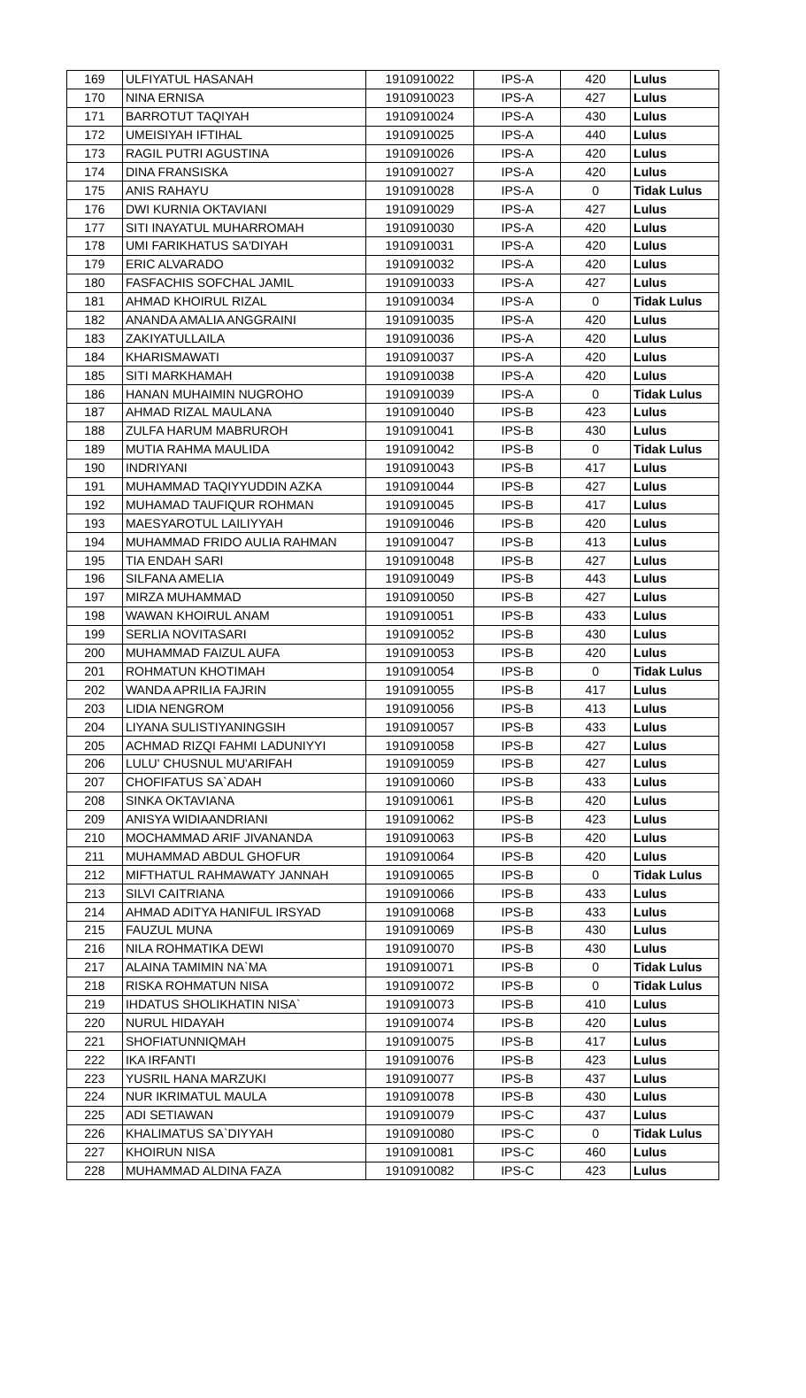| 169 | ULFIYATUL HASANAH | 1910910022 | IPS-A | 420 | Lulus |
| 170 | NINA ERNISA | 1910910023 | IPS-A | 427 | Lulus |
| 171 | BARROTUT TAQIYAH | 1910910024 | IPS-A | 430 | Lulus |
| 172 | UMEISIYAH IFTIHAL | 1910910025 | IPS-A | 440 | Lulus |
| 173 | RAGIL PUTRI AGUSTINA | 1910910026 | IPS-A | 420 | Lulus |
| 174 | DINA FRANSISKA | 1910910027 | IPS-A | 420 | Lulus |
| 175 | ANIS RAHAYU | 1910910028 | IPS-A | 0 | Tidak Lulus |
| 176 | DWI KURNIA OKTAVIANI | 1910910029 | IPS-A | 427 | Lulus |
| 177 | SITI INAYATUL MUHARROMAH | 1910910030 | IPS-A | 420 | Lulus |
| 178 | UMI FARIKHATUS SA'DIYAH | 1910910031 | IPS-A | 420 | Lulus |
| 179 | ERIC ALVARADO | 1910910032 | IPS-A | 420 | Lulus |
| 180 | FASFACHIS SOFCHAL JAMIL | 1910910033 | IPS-A | 427 | Lulus |
| 181 | AHMAD KHOIRUL RIZAL | 1910910034 | IPS-A | 0 | Tidak Lulus |
| 182 | ANANDA AMALIA ANGGRAINI | 1910910035 | IPS-A | 420 | Lulus |
| 183 | ZAKIYATULLAILA | 1910910036 | IPS-A | 420 | Lulus |
| 184 | KHARISMAWATI | 1910910037 | IPS-A | 420 | Lulus |
| 185 | SITI MARKHAMAH | 1910910038 | IPS-A | 420 | Lulus |
| 186 | HANAN MUHAIMIN NUGROHO | 1910910039 | IPS-A | 0 | Tidak Lulus |
| 187 | AHMAD RIZAL MAULANA | 1910910040 | IPS-B | 423 | Lulus |
| 188 | ZULFA HARUM MABRUROH | 1910910041 | IPS-B | 430 | Lulus |
| 189 | MUTIA RAHMA MAULIDA | 1910910042 | IPS-B | 0 | Tidak Lulus |
| 190 | INDRIYANI | 1910910043 | IPS-B | 417 | Lulus |
| 191 | MUHAMMAD TAQIYYUDDIN AZKA | 1910910044 | IPS-B | 427 | Lulus |
| 192 | MUHAMAD TAUFIQUR ROHMAN | 1910910045 | IPS-B | 417 | Lulus |
| 193 | MAESYAROTUL LAILIYYAH | 1910910046 | IPS-B | 420 | Lulus |
| 194 | MUHAMMAD FRIDO AULIA RAHMAN | 1910910047 | IPS-B | 413 | Lulus |
| 195 | TIA ENDAH SARI | 1910910048 | IPS-B | 427 | Lulus |
| 196 | SILFANA AMELIA | 1910910049 | IPS-B | 443 | Lulus |
| 197 | MIRZA MUHAMMAD | 1910910050 | IPS-B | 427 | Lulus |
| 198 | WAWAN KHOIRUL ANAM | 1910910051 | IPS-B | 433 | Lulus |
| 199 | SERLIA NOVITASARI | 1910910052 | IPS-B | 430 | Lulus |
| 200 | MUHAMMAD FAIZUL AUFA | 1910910053 | IPS-B | 420 | Lulus |
| 201 | ROHMATUN KHOTIMAH | 1910910054 | IPS-B | 0 | Tidak Lulus |
| 202 | WANDA APRILIA FAJRIN | 1910910055 | IPS-B | 417 | Lulus |
| 203 | LIDIA NENGROM | 1910910056 | IPS-B | 413 | Lulus |
| 204 | LIYANA SULISTIYANINGSIH | 1910910057 | IPS-B | 433 | Lulus |
| 205 | ACHMAD RIZQI FAHMI LADUNIYYI | 1910910058 | IPS-B | 427 | Lulus |
| 206 | LULU' CHUSNUL MU'ARIFAH | 1910910059 | IPS-B | 427 | Lulus |
| 207 | CHOFIFATUS SA`ADAH | 1910910060 | IPS-B | 433 | Lulus |
| 208 | SINKA OKTAVIANA | 1910910061 | IPS-B | 420 | Lulus |
| 209 | ANISYA WIDIAANDRIANI | 1910910062 | IPS-B | 423 | Lulus |
| 210 | MOCHAMMAD ARIF JIVANANDA | 1910910063 | IPS-B | 420 | Lulus |
| 211 | MUHAMMAD ABDUL GHOFUR | 1910910064 | IPS-B | 420 | Lulus |
| 212 | MIFTHATUL RAHMAWATY JANNAH | 1910910065 | IPS-B | 0 | Tidak Lulus |
| 213 | SILVI CAITRIANA | 1910910066 | IPS-B | 433 | Lulus |
| 214 | AHMAD ADITYA HANIFUL IRSYAD | 1910910068 | IPS-B | 433 | Lulus |
| 215 | FAUZUL MUNA | 1910910069 | IPS-B | 430 | Lulus |
| 216 | NILA ROHMATIKA DEWI | 1910910070 | IPS-B | 430 | Lulus |
| 217 | ALAINA TAMIMIN NA`MA | 1910910071 | IPS-B | 0 | Tidak Lulus |
| 218 | RISKA ROHMATUN NISA | 1910910072 | IPS-B | 0 | Tidak Lulus |
| 219 | IHDATUS SHOLIKHATIN NISA` | 1910910073 | IPS-B | 410 | Lulus |
| 220 | NURUL HIDAYAH | 1910910074 | IPS-B | 420 | Lulus |
| 221 | SHOFIATUNNIQMAH | 1910910075 | IPS-B | 417 | Lulus |
| 222 | IKA IRFANTI | 1910910076 | IPS-B | 423 | Lulus |
| 223 | YUSRIL HANA MARZUKI | 1910910077 | IPS-B | 437 | Lulus |
| 224 | NUR IKRIMATUL MAULA | 1910910078 | IPS-B | 430 | Lulus |
| 225 | ADI SETIAWAN | 1910910079 | IPS-C | 437 | Lulus |
| 226 | KHALIMATUS SA`DIYYAH | 1910910080 | IPS-C | 0 | Tidak Lulus |
| 227 | KHOIRUN NISA | 1910910081 | IPS-C | 460 | Lulus |
| 228 | MUHAMMAD ALDINA FAZA | 1910910082 | IPS-C | 423 | Lulus |